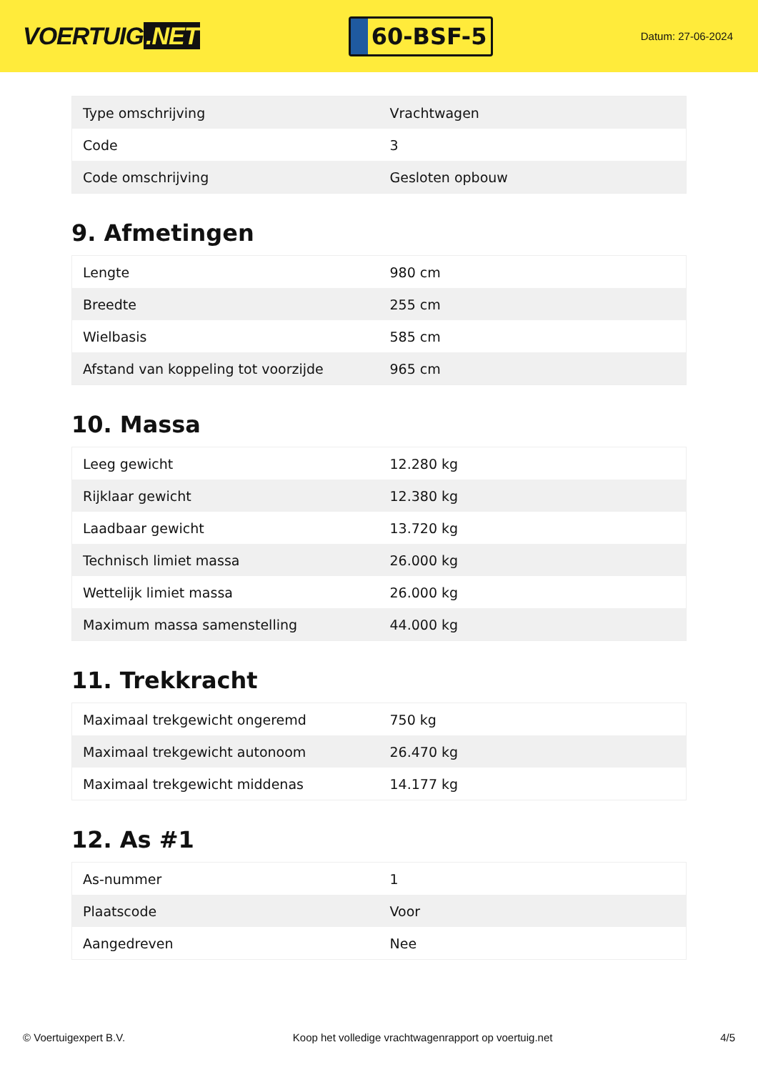VOERTUIG.NET
60-BSF-5
Datum: 27-06-2024
| Type omschrijving | Vrachtwagen |
| Code | 3 |
| Code omschrijving | Gesloten opbouw |
9. Afmetingen
| Lengte | 980 cm |
| Breedte | 255 cm |
| Wielbasis | 585 cm |
| Afstand van koppeling tot voorzijde | 965 cm |
10. Massa
| Leeg gewicht | 12.280 kg |
| Rijklaar gewicht | 12.380 kg |
| Laadbaar gewicht | 13.720 kg |
| Technisch limiet massa | 26.000 kg |
| Wettelijk limiet massa | 26.000 kg |
| Maximum massa samenstelling | 44.000 kg |
11. Trekkracht
| Maximaal trekgewicht ongeremd | 750 kg |
| Maximaal trekgewicht autonoom | 26.470 kg |
| Maximaal trekgewicht middenas | 14.177 kg |
12. As #1
| As-nummer | 1 |
| Plaatscode | Voor |
| Aangedreven | Nee |
© Voertuigexpert B.V. Koop het volledige vrachtwagenrapport op voertuig.net 4/5